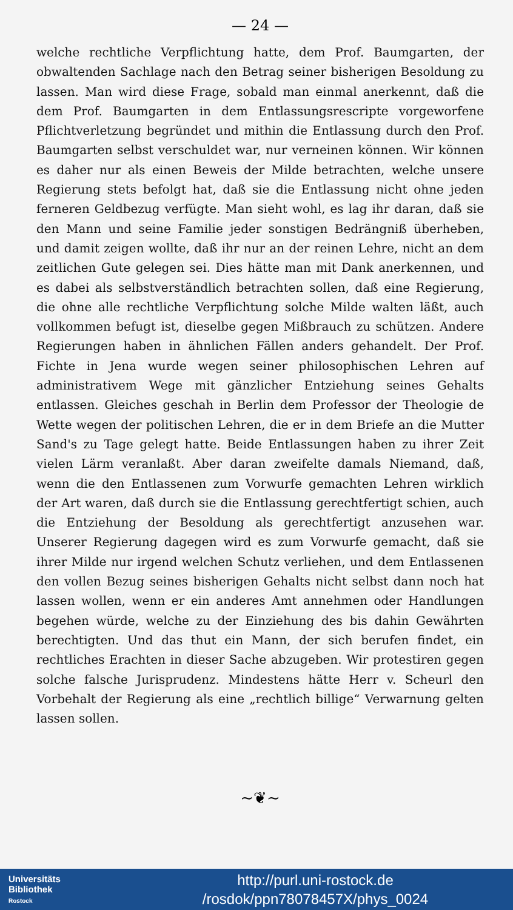— 24 —
welche rechtliche Verpflichtung hatte, dem Prof. Baumgarten, der obwaltenden Sachlage nach den Betrag seiner bisherigen Besoldung zu lassen. Man wird diese Frage, sobald man einmal anerkennt, daß die dem Prof. Baumgarten in dem Entlassungsrescripte vorgeworfene Pflichtverletzung begründet und mithin die Entlassung durch den Prof. Baumgarten selbst verschuldet war, nur verneinen können. Wir können es daher nur als einen Beweis der Milde betrachten, welche unsere Regierung stets befolgt hat, daß sie die Entlassung nicht ohne jeden ferneren Geldbezug verfügte. Man sieht wohl, es lag ihr daran, daß sie den Mann und seine Familie jeder sonstigen Bedrängniß überheben, und damit zeigen wollte, daß ihr nur an der reinen Lehre, nicht an dem zeitlichen Gute gelegen sei. Dies hätte man mit Dank anerkennen, und es dabei als selbstverständlich betrachten sollen, daß eine Regierung, die ohne alle rechtliche Verpflichtung solche Milde walten läßt, auch vollkommen befugt ist, dieselbe gegen Mißbrauch zu schützen. Andere Regierungen haben in ähnlichen Fällen anders gehandelt. Der Prof. Fichte in Jena wurde wegen seiner philosophischen Lehren auf administrativem Wege mit gänzlicher Entziehung seines Gehalts entlassen. Gleiches geschah in Berlin dem Professor der Theologie de Wette wegen der politischen Lehren, die er in dem Briefe an die Mutter Sand's zu Tage gelegt hatte. Beide Entlassungen haben zu ihrer Zeit vielen Lärm veranlaßt. Aber daran zweifelte damals Niemand, daß, wenn die den Entlassenen zum Vorwurfe gemachten Lehren wirklich der Art waren, daß durch sie die Entlassung gerechtfertigt schien, auch die Entziehung der Besoldung als gerechtfertigt anzusehen war. Unserer Regierung dagegen wird es zum Vorwurfe gemacht, daß sie ihrer Milde nur irgend welchen Schutz verliehen, und dem Entlassenen den vollen Bezug seines bisherigen Gehalts nicht selbst dann noch hat lassen wollen, wenn er ein anderes Amt annehmen oder Handlungen begehen würde, welche zu der Einziehung des bis dahin Gewährten berechtigten. Und das thut ein Mann, der sich berufen findet, ein rechtliches Erachten in dieser Sache abzugeben. Wir protestiren gegen solche falsche Jurisprudenz. Mindestens hätte Herr v. Scheurl den Vorbehalt der Regierung als eine „rechtlich billige“ Verwarnung gelten lassen sollen.
~❦~
Universitäts
Bibliothek
Rostock
http://purl.uni-rostock.de
/rosdok/ppn78078457X/phys_0024